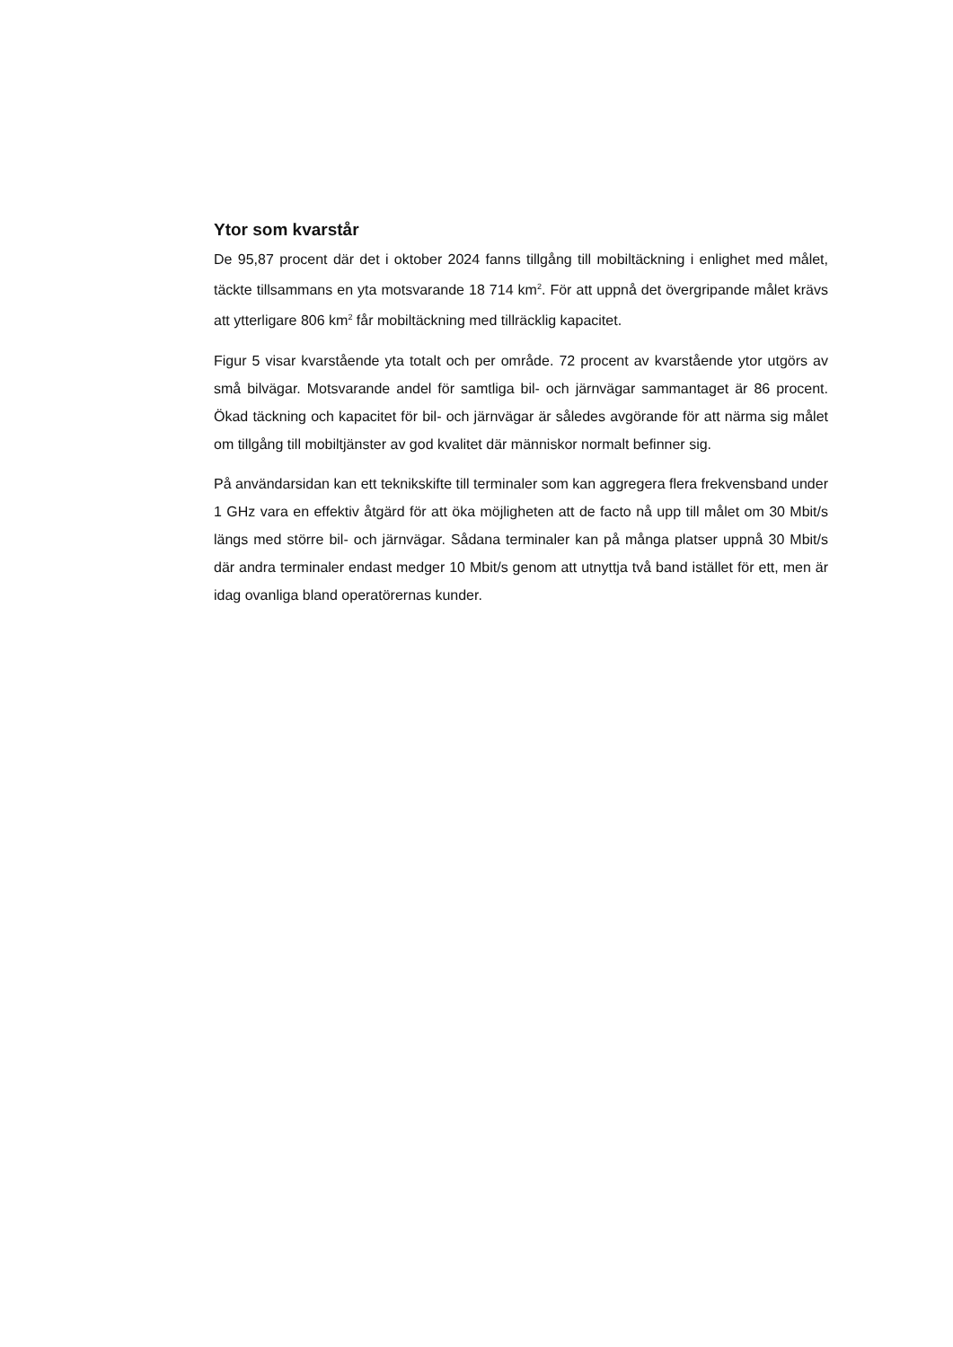Ytor som kvarstår
De 95,87 procent där det i oktober 2024 fanns tillgång till mobiltäckning i enlighet med målet, täckte tillsammans en yta motsvarande 18 714 km<sup>2</sup>. För att uppnå det övergripande målet krävs att ytterligare 806 km<sup>2</sup> får mobiltäckning med tillräcklig kapacitet.
Figur 5 visar kvarstående yta totalt och per område. 72 procent av kvarstående ytor utgörs av små bilvägar. Motsvarande andel för samtliga bil- och järnvägar sammantaget är 86 procent. Ökad täckning och kapacitet för bil- och järnvägar är således avgörande för att närma sig målet om tillgång till mobiltjänster av god kvalitet där människor normalt befinner sig.
På användarsidan kan ett teknikskifte till terminaler som kan aggregera flera frekvensband under 1 GHz vara en effektiv åtgärd för att öka möjligheten att de facto nå upp till målet om 30 Mbit/s längs med större bil- och järnvägar. Sådana terminaler kan på många platser uppnå 30 Mbit/s där andra terminaler endast medger 10 Mbit/s genom att utnyttja två band istället för ett, men är idag ovanliga bland operatörernas kunder.